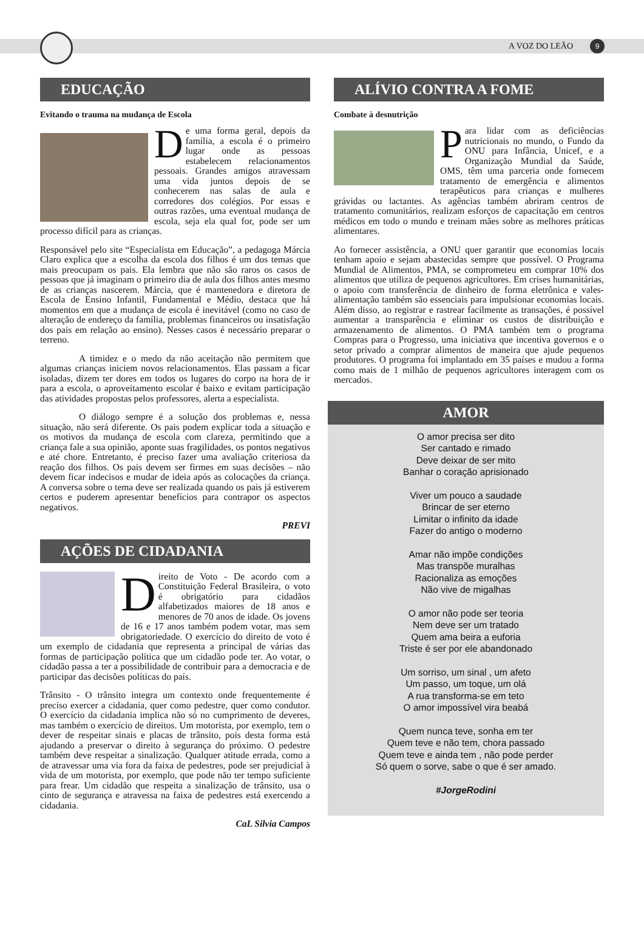A VOZ DO LEÃO 9
EDUCAÇÃO
Evitando o trauma na mudança de Escola
De uma forma geral, depois da família, a escola é o primeiro lugar onde as pessoas estabelecem relacionamentos pessoais. Grandes amigos atravessam uma vida juntos depois de se conhecerem nas salas de aula e corredores dos colégios. Por essas e outras razões, uma eventual mudança de escola, seja ela qual for, pode ser um processo difícil para as crianças.
Responsável pelo site “Especialista em Educação”, a pedagoga Márcia Claro explica que a escolha da escola dos filhos é um dos temas que mais preocupam os pais. Ela lembra que não são raros os casos de pessoas que já imaginam o primeiro dia de aula dos filhos antes mesmo de as crianças nascerem. Márcia, que é mantenedora e diretora de Escola de Ensino Infantil, Fundamental e Médio, destaca que há momentos em que a mudança de escola é inevitável (como no caso de alteração de endereço da família, problemas financeiros ou insatisfação dos pais em relação ao ensino). Nesses casos é necessário preparar o terreno.
A timidez e o medo da não aceitação não permitem que algumas crianças iniciem novos relacionamentos. Elas passam a ficar isoladas, dizem ter dores em todos os lugares do corpo na hora de ir para a escola, o aproveitamento escolar é baixo e evitam participação das atividades propostas pelos professores, alerta a especialista.
O diálogo sempre é a solução dos problemas e, nessa situação, não será diferente. Os pais podem explicar toda a situação e os motivos da mudança de escola com clareza, permitindo que a criança fale a sua opinião, aponte suas fragilidades, os pontos negativos e até chore. Entretanto, é preciso fazer uma avaliação criteriosa da reação dos filhos. Os pais devem ser firmes em suas decisões – não devem ficar indecisos e mudar de ideia após as colocações da criança. A conversa sobre o tema deve ser realizada quando os pais já estiverem certos e puderem apresentar benefícios para contrapor os aspectos negativos.
PREVI
AÇÕES DE CIDADANIA
Direito de Voto - De acordo com a Constituição Federal Brasileira, o voto é obrigatório para cidadãos alfabetizados maiores de 18 anos e menores de 70 anos de idade. Os jovens de 16 e 17 anos também podem votar, mas sem obrigatoriedade. O exercício do direito de voto é um exemplo de cidadania que representa a principal de várias das formas de participação política que um cidadão pode ter. Ao votar, o cidadão passa a ter a possibilidade de contribuir para a democracia e de participar das decisões políticas do país.
Trânsito - O trânsito integra um contexto onde frequentemente é preciso exercer a cidadania, quer como pedestre, quer como condutor. O exercício da cidadania implica não só no cumprimento de deveres, mas também o exercício de direitos. Um motorista, por exemplo, tem o dever de respeitar sinais e placas de trânsito, pois desta forma está ajudando a preservar o direito à segurança do próximo. O pedestre também deve respeitar a sinalização. Qualquer atitude errada, como a de atravessar uma via fora da faixa de pedestres, pode ser prejudicial à vida de um motorista, por exemplo, que pode não ter tempo suficiente para frear. Um cidadão que respeita a sinalização de trânsito, usa o cinto de segurança e atravessa na faixa de pedestres está exercendo a cidadania.
CaL Silvia Campos
ALÍVIO CONTRA A FOME
Combate à desnutrição
Para lidar com as deficiências nutricionais no mundo, o Fundo da ONU para Infância, Unicef, e a Organização Mundial da Saúde, OMS, têm uma parceria onde fornecem tratamento de emergência e alimentos terapêuticos para crianças e mulheres grávidas ou lactantes. As agências também abriram centros de tratamento comunitários, realizam esforços de capacitação em centros médicos em todo o mundo e treinam mães sobre as melhores práticas alimentares.
Ao fornecer assistência, a ONU quer garantir que economias locais tenham apoio e sejam abastecidas sempre que possível. O Programa Mundial de Alimentos, PMA, se comprometeu em comprar 10% dos alimentos que utiliza de pequenos agricultores. Em crises humanitárias, o apoio com transferência de dinheiro de forma eletrônica e vales-alimentação também são essenciais para impulsionar economias locais. Além disso, ao registrar e rastrear facilmente as transações, é possível aumentar a transparência e eliminar os custos de distribuição e armazenamento de alimentos. O PMA também tem o programa Compras para o Progresso, uma iniciativa que incentiva governos e o setor privado a comprar alimentos de maneira que ajude pequenos produtores. O programa foi implantado em 35 países e mudou a forma como mais de 1 milhão de pequenos agricultores interagem com os mercados.
AMOR
O amor precisa ser dito
Ser cantado e rimado
Deve deixar de ser mito
Banhar o coração aprisionado
Viver um pouco a saudade
Brincar de ser eterno
Limitar o infinito da idade
Fazer do antigo o moderno
Amar não impõe condições
Mas transpõe muralhas
Racionaliza as emoções
Não vive de migalhas
O amor não pode ser teoria
Nem deve ser um tratado
Quem ama beira a euforia
Triste é ser por ele abandonado
Um sorriso, um sinal , um afeto
Um passo, um toque, um olá
A rua transforma-se em teto
O amor impossível vira beabá
Quem nunca teve, sonha em ter
Quem teve e não tem, chora passado
Quem teve e ainda tem , não pode perder
Só quem o sorve, sabe o que é ser amado.
#JorgeRodini